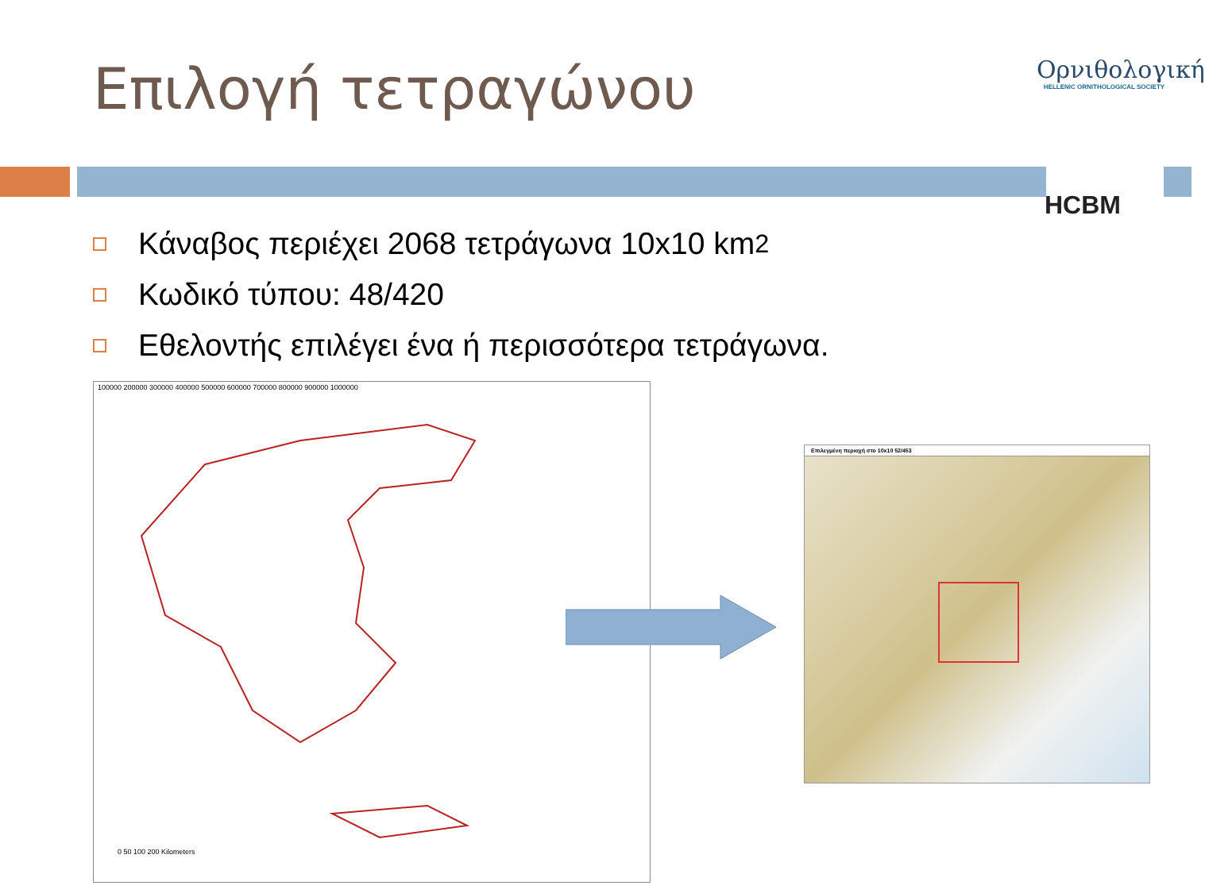Επιλογή τετραγώνου
Ορνιθολογική
HELLENIC ORNITHOLOGICAL SOCIETY
HCBM
Κάναβος περιέχει 2068 τετράγωνα 10x10 km<sup>2</sup>
Κωδικό τύπου: 48/420
Εθελοντής επιλέγει ένα ή περισσότερα τετράγωνα.
100000 200000 300000 400000 500000 600000 700000 800000 900000 1000000
0 50 100 200 Kilometers
Επιλεγμένη περιοχή στο 10x10 52/453